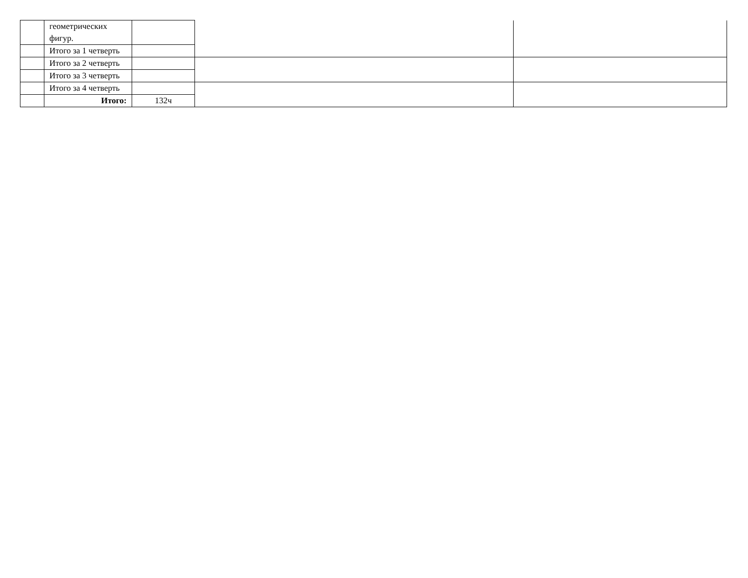| | геометрических фигур. | | | |
| | Итого за 1 четверть | | | |
| | Итого за 2 четверть | | | |
| | Итого за 3 четверть | | | |
| | Итого за 4 четверть | | | |
| | Итого: | 132ч | | |